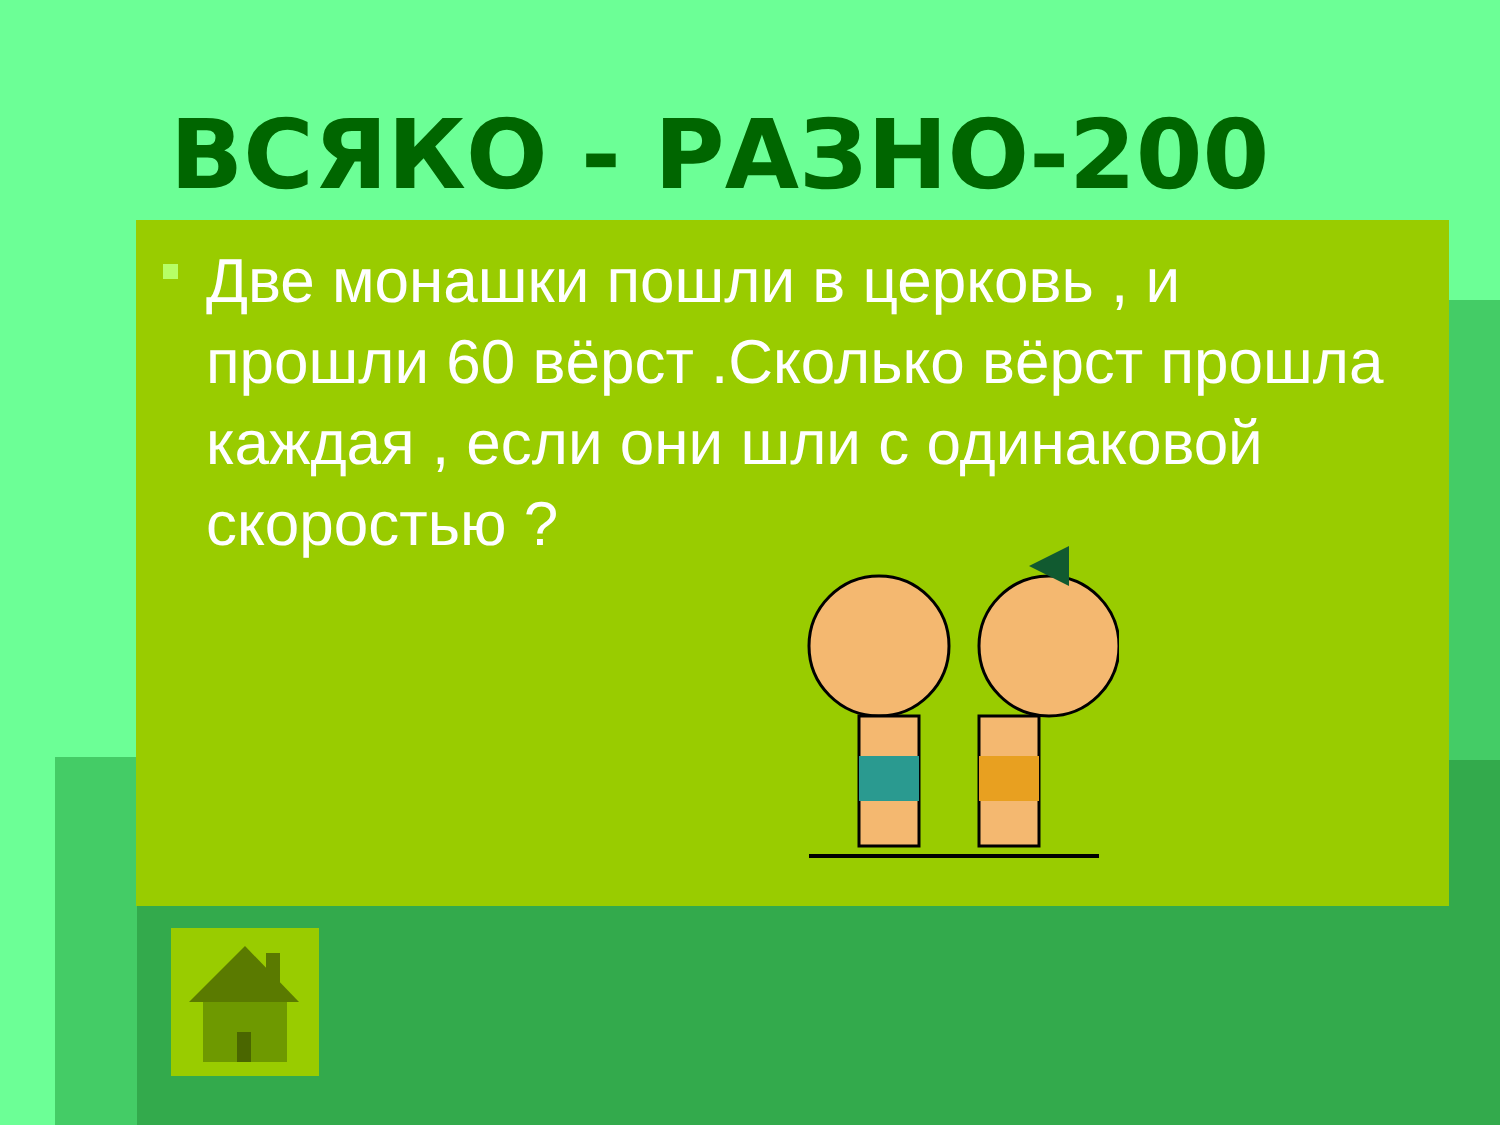ВСЯКО - РАЗНО-200
Две монашки пошли в церковь , и прошли 60 вёрст .Сколько вёрст прошла каждая , если они шли с одинаковой скоростью ?